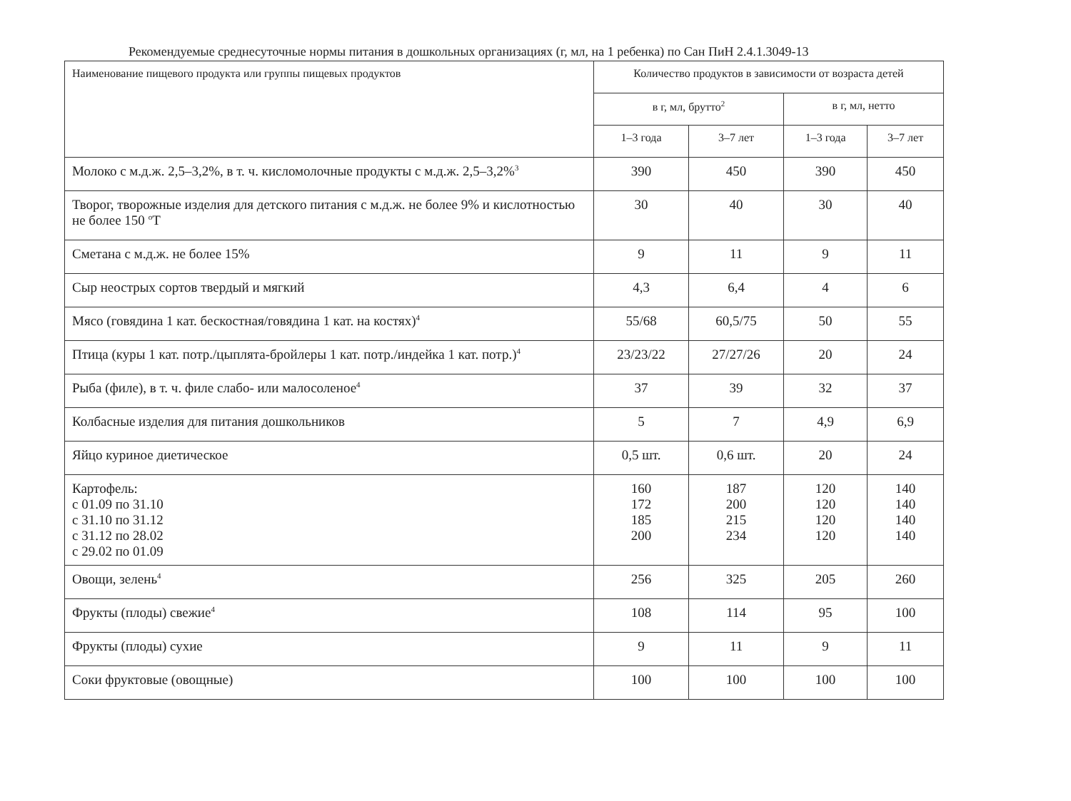Рекомендуемые среднесуточные нормы питания в дошкольных организациях (г, мл, на 1 ребенка) по Сан ПиН 2.4.1.3049-13
| Наименование пищевого продукта или группы пищевых продуктов | Количество продуктов в зависимости от возраста детей | | | |
| --- | --- | --- | --- | --- |
| | в г, мл, брутто<sup>2</sup> | | в г, мл, нетто | |
| | 1–3 года | 3–7 лет | 1–3 года | 3–7 лет |
| Молоко с м.д.ж. 2,5–3,2%, в т. ч. кисломолочные продукты с м.д.ж. 2,5–3,2%<sup>3</sup> | 390 | 450 | 390 | 450 |
| Творог, творожные изделия для детского питания с м.д.ж. не более 9% и кислотностью не более 150 <sup>о</sup>Т | 30 | 40 | 30 | 40 |
| Сметана с м.д.ж. не более 15% | 9 | 11 | 9 | 11 |
| Сыр неострых сортов твердый и мягкий | 4,3 | 6,4 | 4 | 6 |
| Мясо (говядина 1 кат. бескостная/говядина 1 кат. на костях)<sup>4</sup> | 55/68 | 60,5/75 | 50 | 55 |
| Птица (куры 1 кат. потр./цыплята-бройлеры 1 кат. потр./индейка 1 кат. потр.)<sup>4</sup> | 23/23/22 | 27/27/26 | 20 | 24 |
| Рыба (филе), в т. ч. филе слабо- или малосоленое<sup>4</sup> | 37 | 39 | 32 | 37 |
| Колбасные изделия для питания дошкольников | 5 | 7 | 4,9 | 6,9 |
| Яйцо куриное диетическое | 0,5 шт. | 0,6 шт. | 20 | 24 |
| Картофель: с 01.09 по 31.10 с 31.10 по 31.12 с 31.12 по 28.02 с 29.02 по 01.09 | 160 172 185 200 | 187 200 215 234 | 120 120 120 120 | 140 140 140 140 |
| Овощи, зелень<sup>4</sup> | 256 | 325 | 205 | 260 |
| Фрукты (плоды) свежие<sup>4</sup> | 108 | 114 | 95 | 100 |
| Фрукты (плоды) сухие | 9 | 11 | 9 | 11 |
| Соки фруктовые (овощные) | 100 | 100 | 100 | 100 |